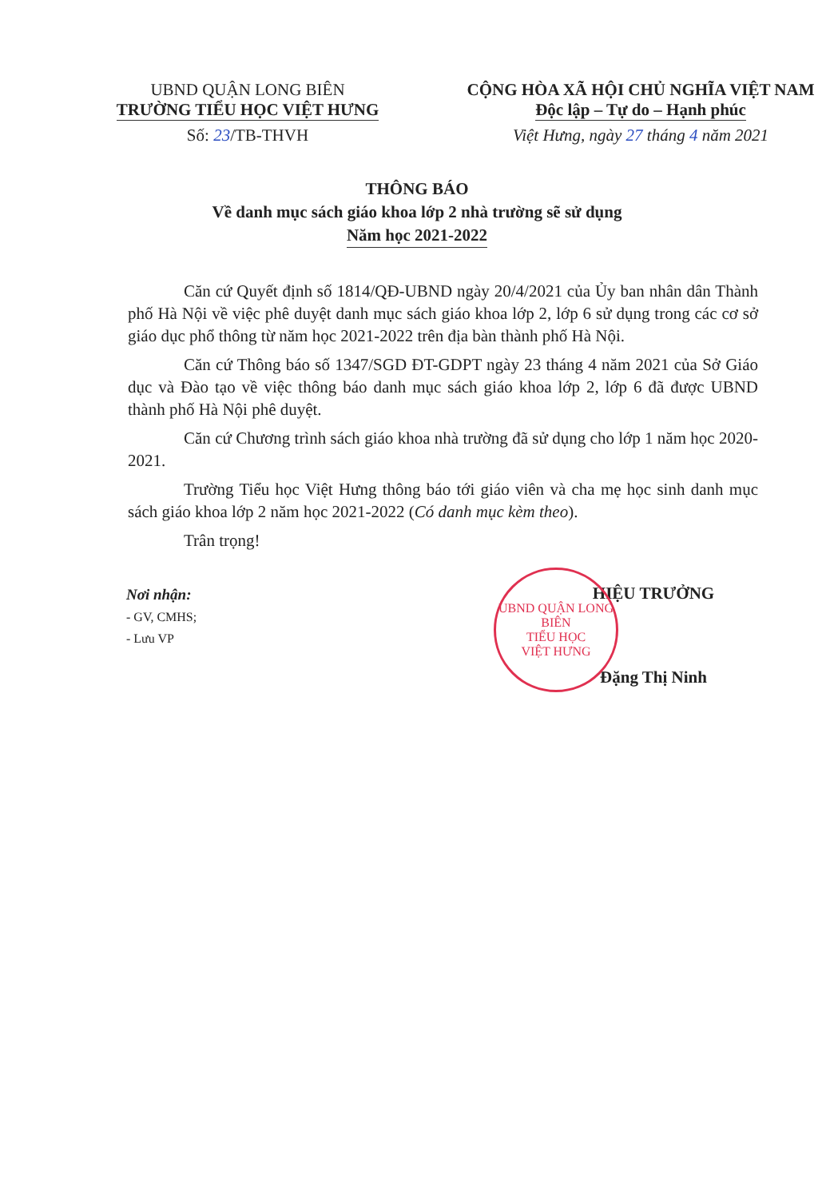UBND QUẬN LONG BIÊN
TRƯỜNG TIỂU HỌC VIỆT HƯNG
Số: 23/TB-THVH
CỘNG HÒA XÃ HỘI CHỦ NGHĨA VIỆT NAM
Độc lập – Tự do – Hạnh phúc
Việt Hưng, ngày 27 tháng 4 năm 2021
THÔNG BÁO
Về danh mục sách giáo khoa lớp 2 nhà trường sẽ sử dụng
Năm học 2021-2022
Căn cứ Quyết định số 1814/QĐ-UBND ngày 20/4/2021 của Ủy ban nhân dân Thành phố Hà Nội về việc phê duyệt danh mục sách giáo khoa lớp 2, lớp 6 sử dụng trong các cơ sở giáo dục phổ thông từ năm học 2021-2022 trên địa bàn thành phố Hà Nội.
Căn cứ Thông báo số 1347/SGD ĐT-GDPT ngày 23 tháng 4 năm 2021 của Sở Giáo dục và Đào tạo về việc thông báo danh mục sách giáo khoa lớp 2, lớp 6 đã được UBND thành phố Hà Nội phê duyệt.
Căn cứ Chương trình sách giáo khoa nhà trường đã sử dụng cho lớp 1 năm học 2020-2021.
Trường Tiểu học Việt Hưng thông báo tới giáo viên và cha mẹ học sinh danh mục sách giáo khoa lớp 2 năm học 2021-2022 (Có danh mục kèm theo).
Trân trọng!
Nơi nhận:
- GV, CMHS;
- Lưu VP
UBND QUẬN LONG BIÊN
TIỂU HỌC
VIỆT HƯNG
HIỆU TRƯỞNG
Đặng Thị Ninh